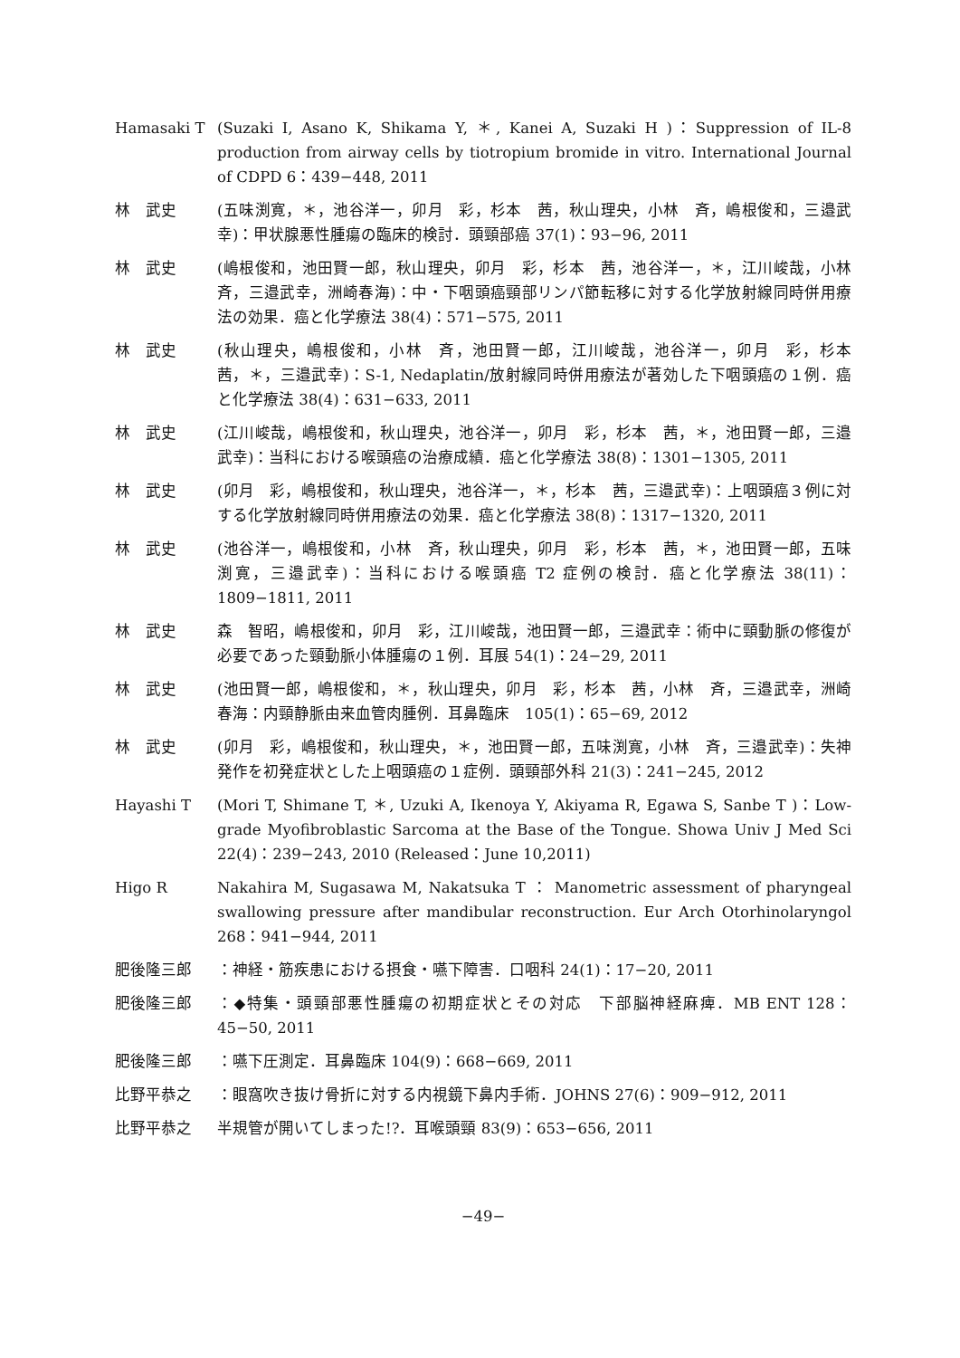Hamasaki T (Suzaki I, Asano K, Shikama Y, ＊, Kanei A, Suzaki H )：Suppression of IL-8 production from airway cells by tiotropium bromide in vitro. International Journal of CDPD 6：439−448, 2011
林　武史 (五味渕寛，＊，池谷洋一，卯月　彩，杉本　茜，秋山理央，小林　斉，嶋根俊和，三邉武幸)：甲状腺悪性腫瘍の臨床的検討．頭頸部癌 37(1)：93−96, 2011
林　武史 (嶋根俊和，池田賢一郎，秋山理央，卯月　彩，杉本　茜，池谷洋一，＊，江川峻哉，小林　斉，三邉武幸，洲崎春海)：中・下咽頭癌頸部リンパ節転移に対する化学放射線同時併用療法の効果．癌と化学療法 38(4)：571−575, 2011
林　武史 (秋山理央，嶋根俊和，小林　斉，池田賢一郎，江川峻哉，池谷洋一，卯月　彩，杉本　茜，＊，三邉武幸)：S-1, Nedaplatin/放射線同時併用療法が著効した下咽頭癌の１例．癌と化学療法 38(4)：631−633, 2011
林　武史 (江川峻哉，嶋根俊和，秋山理央，池谷洋一，卯月　彩，杉本　茜，＊，池田賢一郎，三邉武幸)：当科における喉頭癌の治療成績．癌と化学療法 38(8)：1301−1305, 2011
林　武史 (卯月　彩，嶋根俊和，秋山理央，池谷洋一，＊，杉本　茜，三邉武幸)：上咽頭癌３例に対する化学放射線同時併用療法の効果．癌と化学療法 38(8)：1317−1320, 2011
林　武史 (池谷洋一，嶋根俊和，小林　斉，秋山理央，卯月　彩，杉本　茜，＊，池田賢一郎，五味渕寛，三邉武幸)：当科における喉頭癌 T2 症例の検討．癌と化学療法 38(11)：1809−1811, 2011
林　武史 森　智昭，嶋根俊和，卯月　彩，江川峻哉，池田賢一郎，三邉武幸：術中に頸動脈の修復が必要であった頸動脈小体腫瘍の１例．耳展 54(1)：24−29, 2011
林　武史 (池田賢一郎，嶋根俊和，＊，秋山理央，卯月　彩，杉本　茜，小林　斉，三邉武幸，洲崎春海：内頸静脈由来血管肉腫例．耳鼻臨床　105(1)：65−69, 2012
林　武史 (卯月　彩，嶋根俊和，秋山理央，＊，池田賢一郎，五味渕寛，小林　斉，三邉武幸)：失神発作を初発症状とした上咽頭癌の１症例．頭頸部外科 21(3)：241−245, 2012
Hayashi T (Mori T, Shimane T, ＊, Uzuki A, Ikenoya Y, Akiyama R, Egawa S, Sanbe T )：Low-grade Myofibroblastic Sarcoma at the Base of the Tongue. Showa Univ J Med Sci 22(4)：239−243, 2010 (Released：June 10,2011)
Higo R Nakahira M, Sugasawa M, Nakatsuka T ： Manometric assessment of pharyngeal swallowing pressure after mandibular reconstruction. Eur Arch Otorhinolaryngol　268：941−944, 2011
肥後隆三郎 ：神経・筋疾患における摂食・嚥下障害．口咽科 24(1)：17−20, 2011
肥後隆三郎 ：◆特集・頭頸部悪性腫瘍の初期症状とその対応　下部脳神経麻痺．MB ENT 128：45−50, 2011
肥後隆三郎 ：嚥下圧測定．耳鼻臨床 104(9)：668−669, 2011
比野平恭之 ：眼窩吹き抜け骨折に対する内視鏡下鼻内手術．JOHNS 27(6)：909−912, 2011
比野平恭之 半規管が開いてしまった!?．耳喉頭頸 83(9)：653−656, 2011
−49−